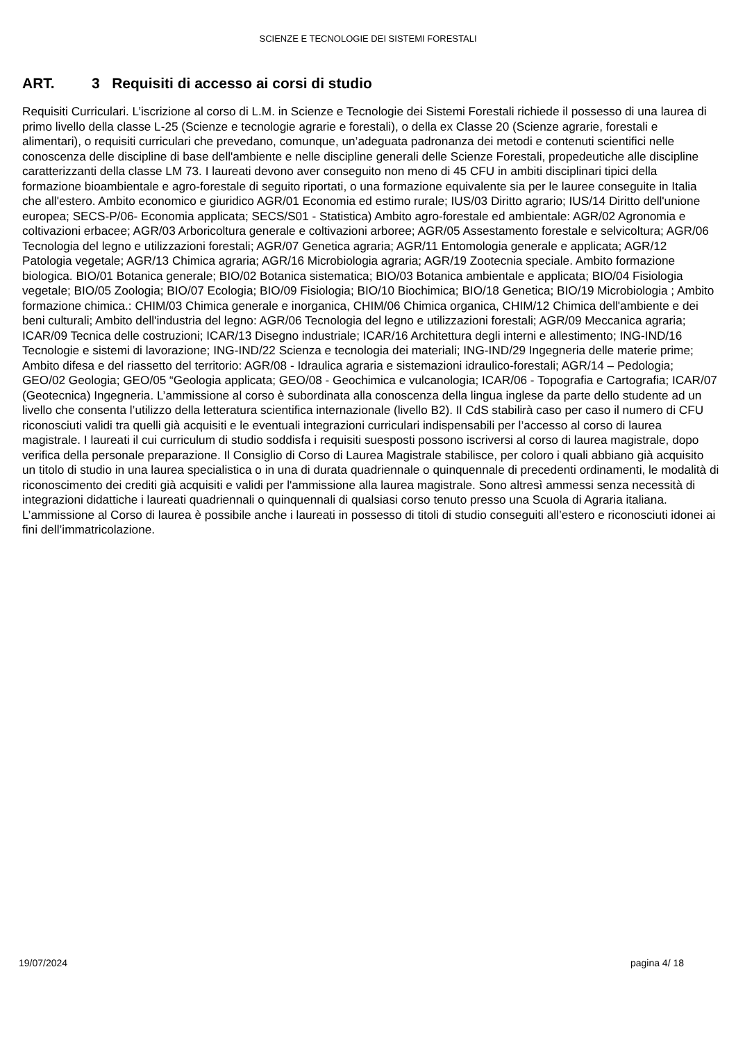SCIENZE E TECNOLOGIE DEI SISTEMI FORESTALI
ART. 3 Requisiti di accesso ai corsi di studio
Requisiti Curriculari. L’iscrizione al corso di L.M. in Scienze e Tecnologie dei Sistemi Forestali richiede il possesso di una laurea di primo livello della classe L-25 (Scienze e tecnologie agrarie e forestali), o della ex Classe 20 (Scienze agrarie, forestali e alimentari), o requisiti curriculari che prevedano, comunque, un’adeguata padronanza dei metodi e contenuti scientifici nelle conoscenza delle discipline di base dell'ambiente e nelle discipline generali delle Scienze Forestali, propedeutiche alle discipline caratterizzanti della classe LM 73. I laureati devono aver conseguito non meno di 45 CFU in ambiti disciplinari tipici della formazione bioambientale e agro-forestale di seguito riportati, o una formazione equivalente sia per le lauree conseguite in Italia che all'estero. Ambito economico e giuridico AGR/01 Economia ed estimo rurale; IUS/03 Diritto agrario; IUS/14 Diritto dell'unione europea; SECS-P/06- Economia applicata; SECS/S01 - Statistica) Ambito agro-forestale ed ambientale: AGR/02 Agronomia e coltivazioni erbacee; AGR/03 Arboricoltura generale e coltivazioni arboree; AGR/05 Assestamento forestale e selvicoltura; AGR/06 Tecnologia del legno e utilizzazioni forestali; AGR/07 Genetica agraria; AGR/11 Entomologia generale e applicata; AGR/12 Patologia vegetale; AGR/13 Chimica agraria; AGR/16 Microbiologia agraria; AGR/19 Zootecnia speciale. Ambito formazione biologica. BIO/01 Botanica generale; BIO/02 Botanica sistematica; BIO/03 Botanica ambientale e applicata; BIO/04 Fisiologia vegetale; BIO/05 Zoologia; BIO/07 Ecologia; BIO/09 Fisiologia; BIO/10 Biochimica; BIO/18 Genetica; BIO/19 Microbiologia ; Ambito formazione chimica.: CHIM/03 Chimica generale e inorganica, CHIM/06 Chimica organica, CHIM/12 Chimica dell'ambiente e dei beni culturali; Ambito dell'industria del legno: AGR/06 Tecnologia del legno e utilizzazioni forestali; AGR/09 Meccanica agraria; ICAR/09 Tecnica delle costruzioni; ICAR/13 Disegno industriale; ICAR/16 Architettura degli interni e allestimento; ING-IND/16 Tecnologie e sistemi di lavorazione; ING-IND/22 Scienza e tecnologia dei materiali; ING-IND/29 Ingegneria delle materie prime; Ambito difesa e del riassetto del territorio: AGR/08 - Idraulica agraria e sistemazioni idraulico-forestali; AGR/14 – Pedologia; GEO/02 Geologia; GEO/05 “Geologia applicata; GEO/08 - Geochimica e vulcanologia; ICAR/06 - Topografia e Cartografia; ICAR/07 (Geotecnica) Ingegneria. L’ammissione al corso è subordinata alla conoscenza della lingua inglese da parte dello studente ad un livello che consenta l’utilizzo della letteratura scientifica internazionale (livello B2). Il CdS stabilirà caso per caso il numero di CFU riconosciuti validi tra quelli già acquisiti e le eventuali integrazioni curriculari indispensabili per l’accesso al corso di laurea magistrale. I laureati il cui curriculum di studio soddisfa i requisiti suesposti possono iscriversi al corso di laurea magistrale, dopo verifica della personale preparazione. Il Consiglio di Corso di Laurea Magistrale stabilisce, per coloro i quali abbiano già acquisito un titolo di studio in una laurea specialistica o in una di durata quadriennale o quinquennale di precedenti ordinamenti, le modalità di riconoscimento dei crediti già acquisiti e validi per l'ammissione alla laurea magistrale. Sono altresì ammessi senza necessità di integrazioni didattiche i laureati quadriennali o quinquennali di qualsiasi corso tenuto presso una Scuola di Agraria italiana. L’ammissione al Corso di laurea è possibile anche i laureati in possesso di titoli di studio conseguiti all’estero e riconosciuti idonei ai fini dell’immatricolazione.
19/07/2024 pagina 4/ 18